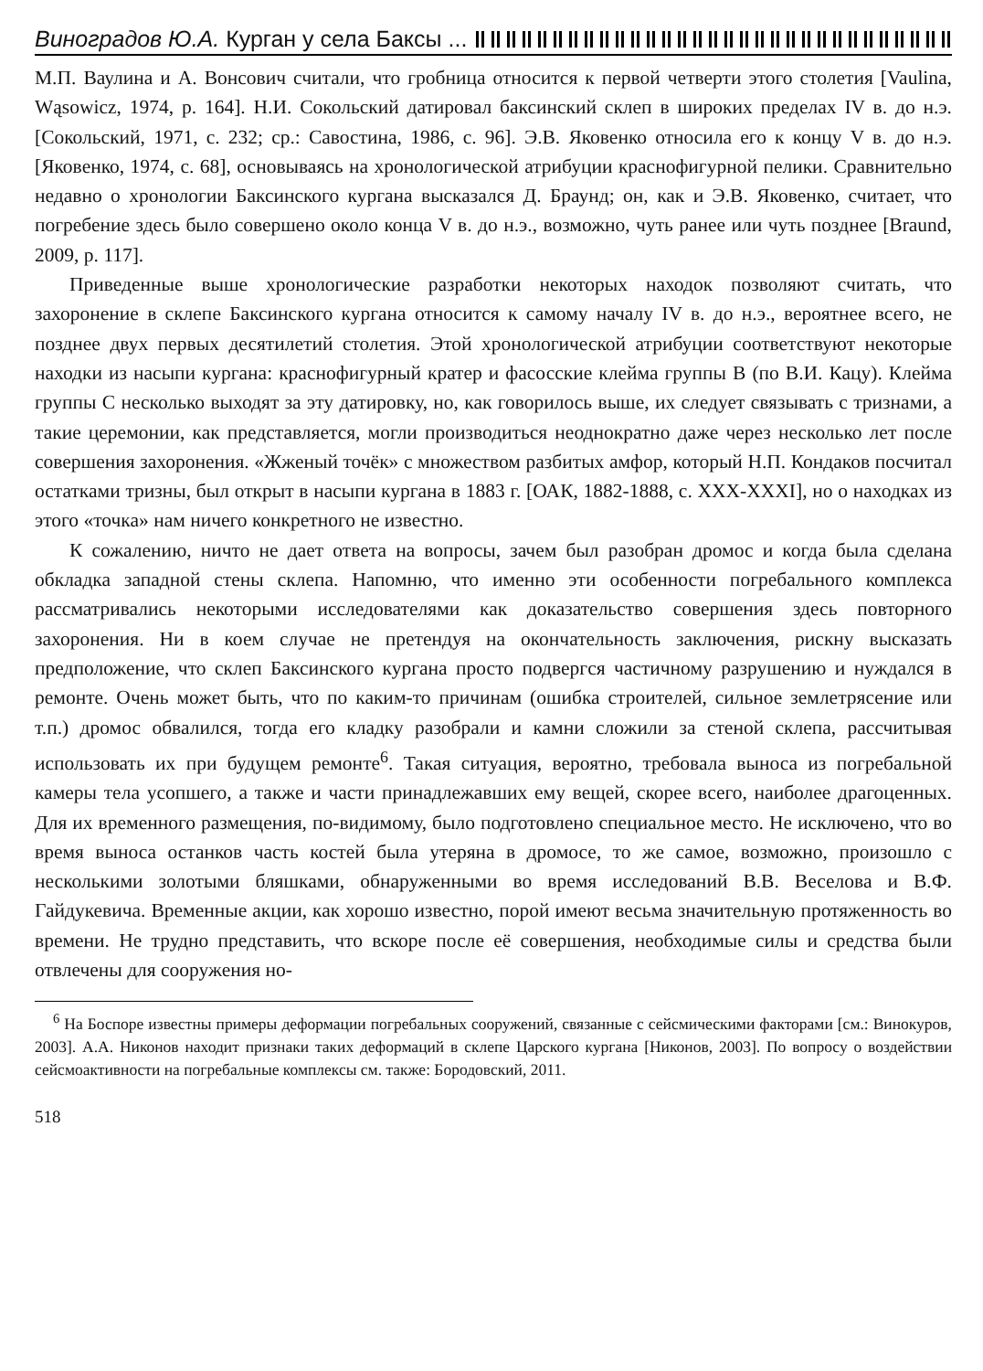Виноградов Ю.А. Курган у села Баксы ...
М.П. Ваулина и А. Вонсович считали, что гробница относится к первой четверти этого столетия [Vaulina, Wąsowicz, 1974, p. 164]. Н.И. Сокольский датировал баксинский склеп в широких пределах IV в. до н.э. [Сокольский, 1971, с. 232; ср.: Савостина, 1986, с. 96]. Э.В. Яковенко относила его к концу V в. до н.э. [Яковенко, 1974, с. 68], основываясь на хронологической атрибуции краснофигурной пелики. Сравнительно недавно о хронологии Баксинского кургана высказался Д. Браунд; он, как и Э.В. Яковенко, считает, что погребение здесь было совершено около конца V в. до н.э., возможно, чуть ранее или чуть позднее [Braund, 2009, p. 117].
Приведенные выше хронологические разработки некоторых находок позволяют считать, что захоронение в склепе Баксинского кургана относится к самому началу IV в. до н.э., вероятнее всего, не позднее двух первых десятилетий столетия. Этой хронологической атрибуции соответствуют некоторые находки из насыпи кургана: краснофигурный кратер и фасосские клейма группы В (по В.И. Кацу). Клейма группы С несколько выходят за эту датировку, но, как говорилось выше, их следует связывать с тризнами, а такие церемонии, как представляется, могли производиться неоднократно даже через несколько лет после совершения захоронения. «Жженый точёк» с множеством разбитых амфор, который Н.П. Кондаков посчитал остатками тризны, был открыт в насыпи кургана в 1883 г. [ОАК, 1882-1888, с. XXX-XXXI], но о находках из этого «точка» нам ничего конкретного не известно.
К сожалению, ничто не дает ответа на вопросы, зачем был разобран дромос и когда была сделана обкладка западной стены склепа. Напомню, что именно эти особенности погребального комплекса рассматривались некоторыми исследователями как доказательство совершения здесь повторного захоронения. Ни в коем случае не претендуя на окончательность заключения, рискну высказать предположение, что склеп Баксинского кургана просто подвергся частичному разрушению и нуждался в ремонте. Очень может быть, что по каким-то причинам (ошибка строителей, сильное землетрясение или т.п.) дромос обвалился, тогда его кладку разобрали и камни сложили за стеной склепа, рассчитывая использовать их при будущем ремонте<sup>6</sup>. Такая ситуация, вероятно, требовала выноса из погребальной камеры тела усопшего, а также и части принадлежавших ему вещей, скорее всего, наиболее драгоценных. Для их временного размещения, по-видимому, было подготовлено специальное место. Не исключено, что во время выноса останков часть костей была утеряна в дромосе, то же самое, возможно, произошло с несколькими золотыми бляшками, обнаруженными во время исследований В.В. Веселова и В.Ф. Гайдукевича. Временные акции, как хорошо известно, порой имеют весьма значительную протяженность во времени. Не трудно представить, что вскоре после её совершения, необходимые силы и средства были отвлечены для сооружения но-
<sup>6</sup> На Боспоре известны примеры деформации погребальных сооружений, связанные с сейсмическими факторами [см.: Винокуров, 2003]. А.А. Никонов находит признаки таких деформаций в склепе Царского кургана [Никонов, 2003]. По вопросу о воздействии сейсмоактивности на погребальные комплексы см. также: Бородовский, 2011.
518